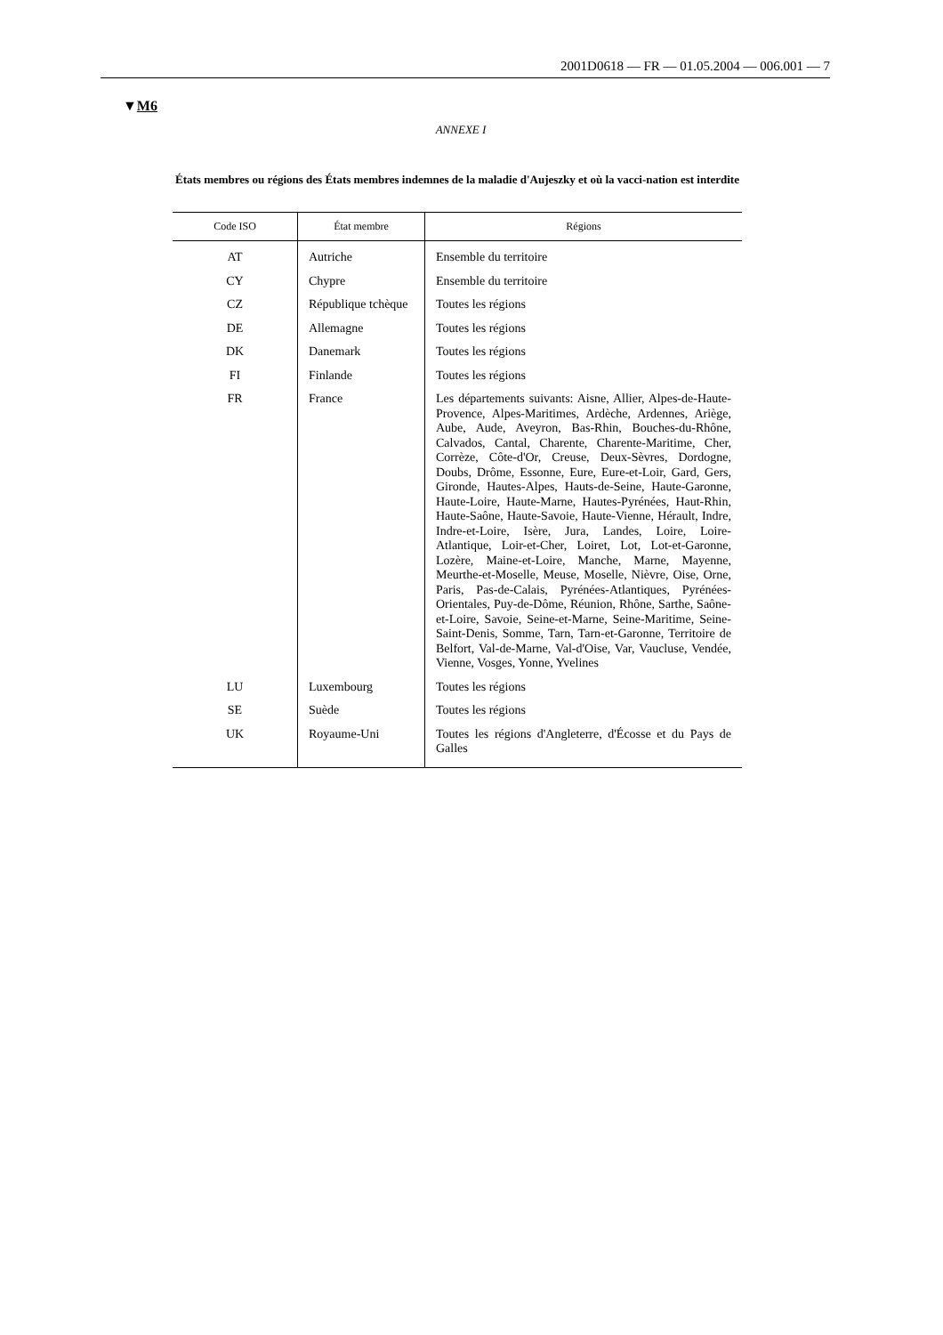2001D0618 — FR — 01.05.2004 — 006.001 — 7
▼M6
ANNEXE I
États membres ou régions des États membres indemnes de la maladie d'Aujeszky et où la vacci-nation est interdite
| Code ISO | État membre | Régions |
| --- | --- | --- |
| AT | Autriche | Ensemble du territoire |
| CY | Chypre | Ensemble du territoire |
| CZ | République tchèque | Toutes les régions |
| DE | Allemagne | Toutes les régions |
| DK | Danemark | Toutes les régions |
| FI | Finlande | Toutes les régions |
| FR | France | Les départements suivants: Aisne, Allier, Alpes-de-Haute-Provence, Alpes-Maritimes, Ardèche, Ardennes, Ariège, Aube, Aude, Aveyron, Bas-Rhin, Bouches-du-Rhône, Calvados, Cantal, Charente, Charente-Maritime, Cher, Corrèze, Côte-d'Or, Creuse, Deux-Sèvres, Dordogne, Doubs, Drôme, Essonne, Eure, Eure-et-Loir, Gard, Gers, Gironde, Hautes-Alpes, Hauts-de-Seine, Haute-Garonne, Haute-Loire, Haute-Marne, Hautes-Pyrénées, Haut-Rhin, Haute-Saône, Haute-Savoie, Haute-Vienne, Hérault, Indre, Indre-et-Loire, Isère, Jura, Landes, Loire, Loire-Atlantique, Loir-et-Cher, Loiret, Lot, Lot-et-Garonne, Lozère, Maine-et-Loire, Manche, Marne, Mayenne, Meurthe-et-Moselle, Meuse, Moselle, Nièvre, Oise, Orne, Paris, Pas-de-Calais, Pyrénées-Atlantiques, Pyrénées-Orientales, Puy-de-Dôme, Réunion, Rhône, Sarthe, Saône-et-Loire, Savoie, Seine-et-Marne, Seine-Maritime, Seine-Saint-Denis, Somme, Tarn, Tarn-et-Garonne, Territoire de Belfort, Val-de-Marne, Val-d'Oise, Var, Vaucluse, Vendée, Vienne, Vosges, Yonne, Yvelines |
| LU | Luxembourg | Toutes les régions |
| SE | Suède | Toutes les régions |
| UK | Royaume-Uni | Toutes les régions d'Angleterre, d'Écosse et du Pays de Galles |